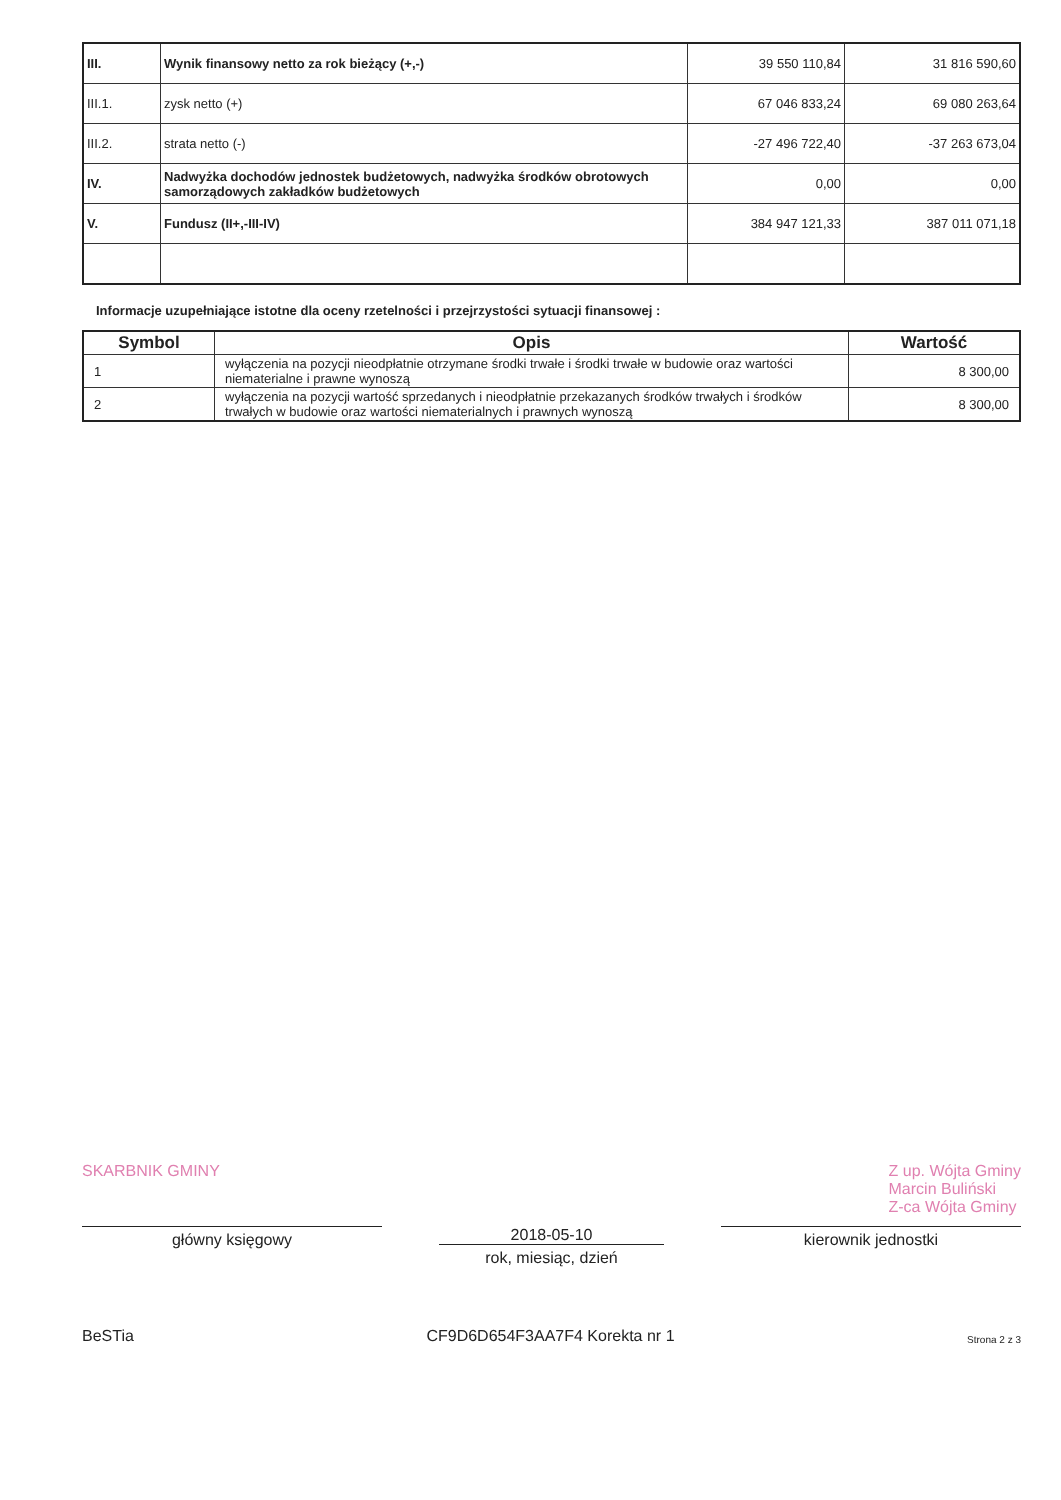| III. | Wynik finansowy netto za rok bieżący (+,-) | 39 550 110,84 | 31 816 590,60 |
| III.1. | zysk netto (+) | 67 046 833,24 | 69 080 263,64 |
| III.2. | strata netto (-) | -27 496 722,40 | -37 263 673,04 |
| IV. | Nadwyżka dochodów jednostek budżetowych, nadwyżka środków obrotowych samorządowych zakładków budżetowych | 0,00 | 0,00 |
| V. | Fundusz (II+,-III-IV) | 384 947 121,33 | 387 011 071,18 |
Informacje uzupełniające istotne dla oceny rzetelności i przejrzystości sytuacji finansowej :
| Symbol | Opis | Wartość |
| --- | --- | --- |
| 1 | wyłączenia na pozycji nieodpłatnie otrzymane środki trwałe i środki trwałe w budowie oraz wartości niematerialne i prawne wynoszą | 8 300,00 |
| 2 | wyłączenia na pozycji wartość sprzedanych i nieodpłatnie przekazanych środków trwałych i środków trwałych w budowie oraz wartości niematerialnych i prawnych wynoszą | 8 300,00 |
SKARBNIK GMINY Z up. Wójta Gminy
Marcin Buliński
Z-ca Wójta Gminy
główny księgowy 2018-05-10
rok, miesiąc, dzień
kierownik jednostki
BeSTia CF9D6D654F3AA7F4 Korekta nr 1 Strona 2 z 3